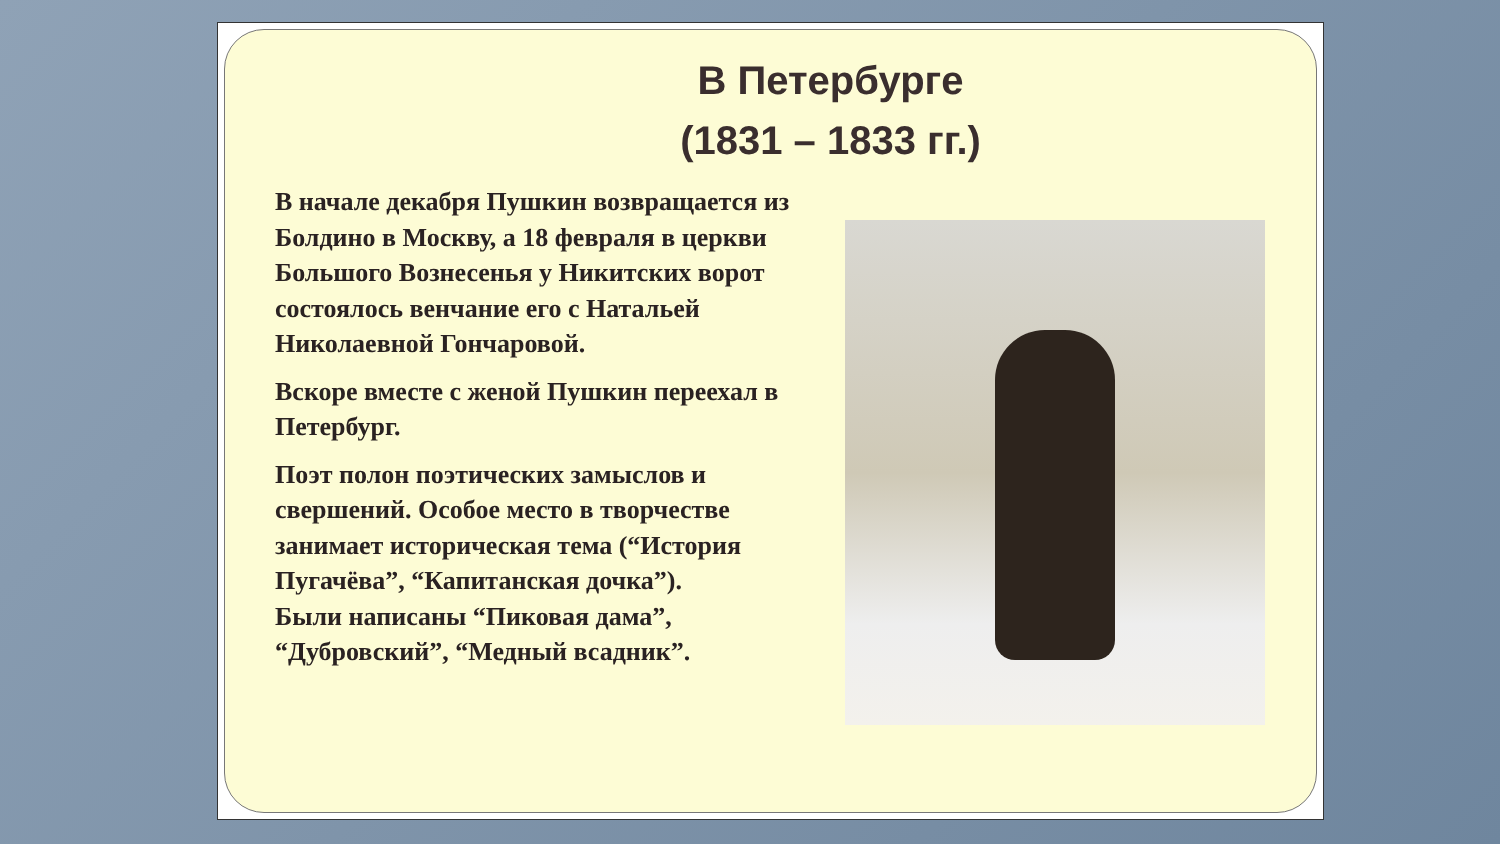В Петербурге
(1831 – 1833 гг.)
В начале декабря Пушкин возвращается из Болдино в Москву, а 18 февраля в церкви Большого Вознесенья у Никитских ворот состоялось венчание его с Натальей Николаевной Гончаровой.
Вскоре вместе с женой Пушкин переехал в Петербург.
Поэт полон поэтических замыслов и свершений. Особое место в творчестве занимает историческая тема (“История Пугачёва”, “Капитанская дочка”).
Были написаны “Пиковая дама”, “Дубровский”, “Медный всадник”.